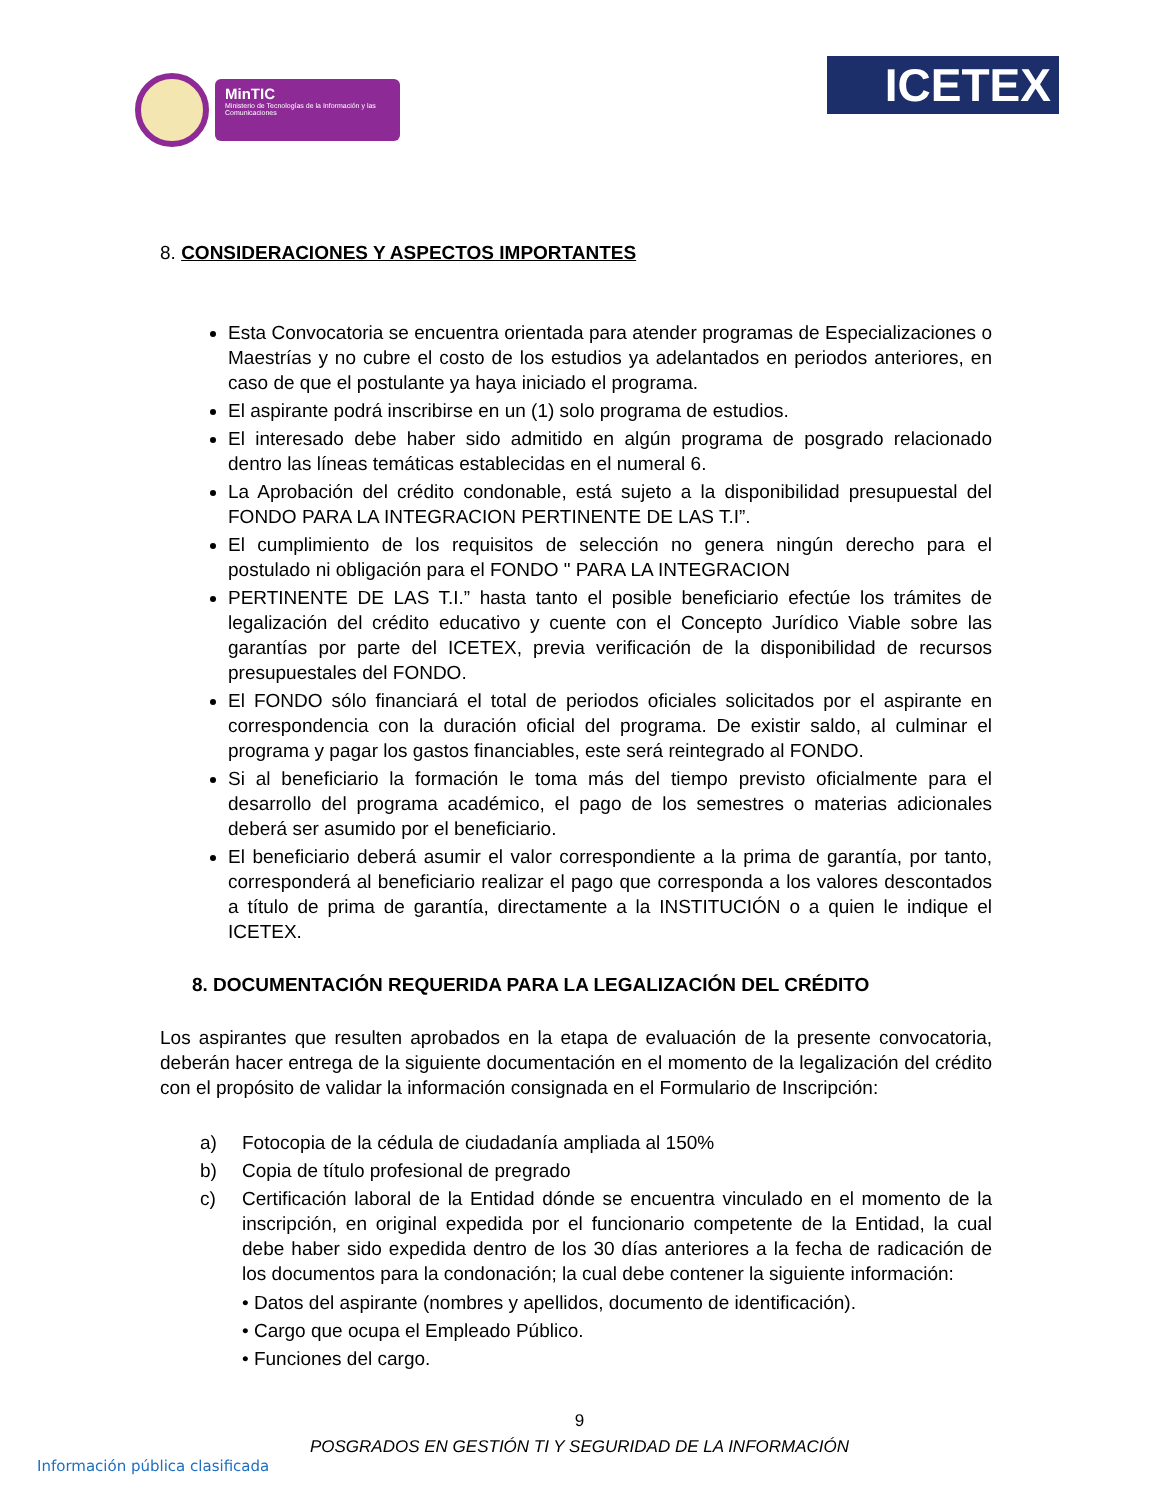MinTIC
Ministerio de Tecnologías de la Información y las Comunicaciones
ICETEX
8. CONSIDERACIONES Y ASPECTOS IMPORTANTES
Esta Convocatoria se encuentra orientada para atender programas de Especializaciones o Maestrías y no cubre el costo de los estudios ya adelantados en periodos anteriores, en caso de que el postulante ya haya iniciado el programa.
El aspirante podrá inscribirse en un (1) solo programa de estudios.
El interesado debe haber sido admitido en algún programa de posgrado relacionado dentro las líneas temáticas establecidas en el numeral 6.
La Aprobación del crédito condonable, está sujeto a la disponibilidad presupuestal del FONDO PARA LA INTEGRACION PERTINENTE DE LAS T.I”.
El cumplimiento de los requisitos de selección no genera ningún derecho para el postulado ni obligación para el FONDO " PARA LA INTEGRACION
PERTINENTE DE LAS T.I.” hasta tanto el posible beneficiario efectúe los trámites de legalización del crédito educativo y cuente con el Concepto Jurídico Viable sobre las garantías por parte del ICETEX, previa verificación de la disponibilidad de recursos presupuestales del FONDO.
El FONDO sólo financiará el total de periodos oficiales solicitados por el aspirante en correspondencia con la duración oficial del programa. De existir saldo, al culminar el programa y pagar los gastos financiables, este será reintegrado al FONDO.
Si al beneficiario la formación le toma más del tiempo previsto oficialmente para el desarrollo del programa académico, el pago de los semestres o materias adicionales deberá ser asumido por el beneficiario.
El beneficiario deberá asumir el valor correspondiente a la prima de garantía, por tanto, corresponderá al beneficiario realizar el pago que corresponda a los valores descontados a título de prima de garantía, directamente a la INSTITUCIÓN o a quien le indique el ICETEX.
8. DOCUMENTACIÓN REQUERIDA PARA LA LEGALIZACIÓN DEL CRÉDITO
Los aspirantes que resulten aprobados en la etapa de evaluación de la presente convocatoria, deberán hacer entrega de la siguiente documentación en el momento de la legalización del crédito con el propósito de validar la información consignada en el Formulario de Inscripción:
a) Fotocopia de la cédula de ciudadanía ampliada al 150%
b) Copia de título profesional de pregrado
c) Certificación laboral de la Entidad dónde se encuentra vinculado en el momento de la inscripción, en original expedida por el funcionario competente de la Entidad, la cual debe haber sido expedida dentro de los 30 días anteriores a la fecha de radicación de los documentos para la condonación; la cual debe contener la siguiente información:
• Datos del aspirante (nombres y apellidos, documento de identificación).
• Cargo que ocupa el Empleado Público.
• Funciones del cargo.
9
POSGRADOS EN GESTIÓN TI Y SEGURIDAD DE LA INFORMACIÓN
Información pública clasificada